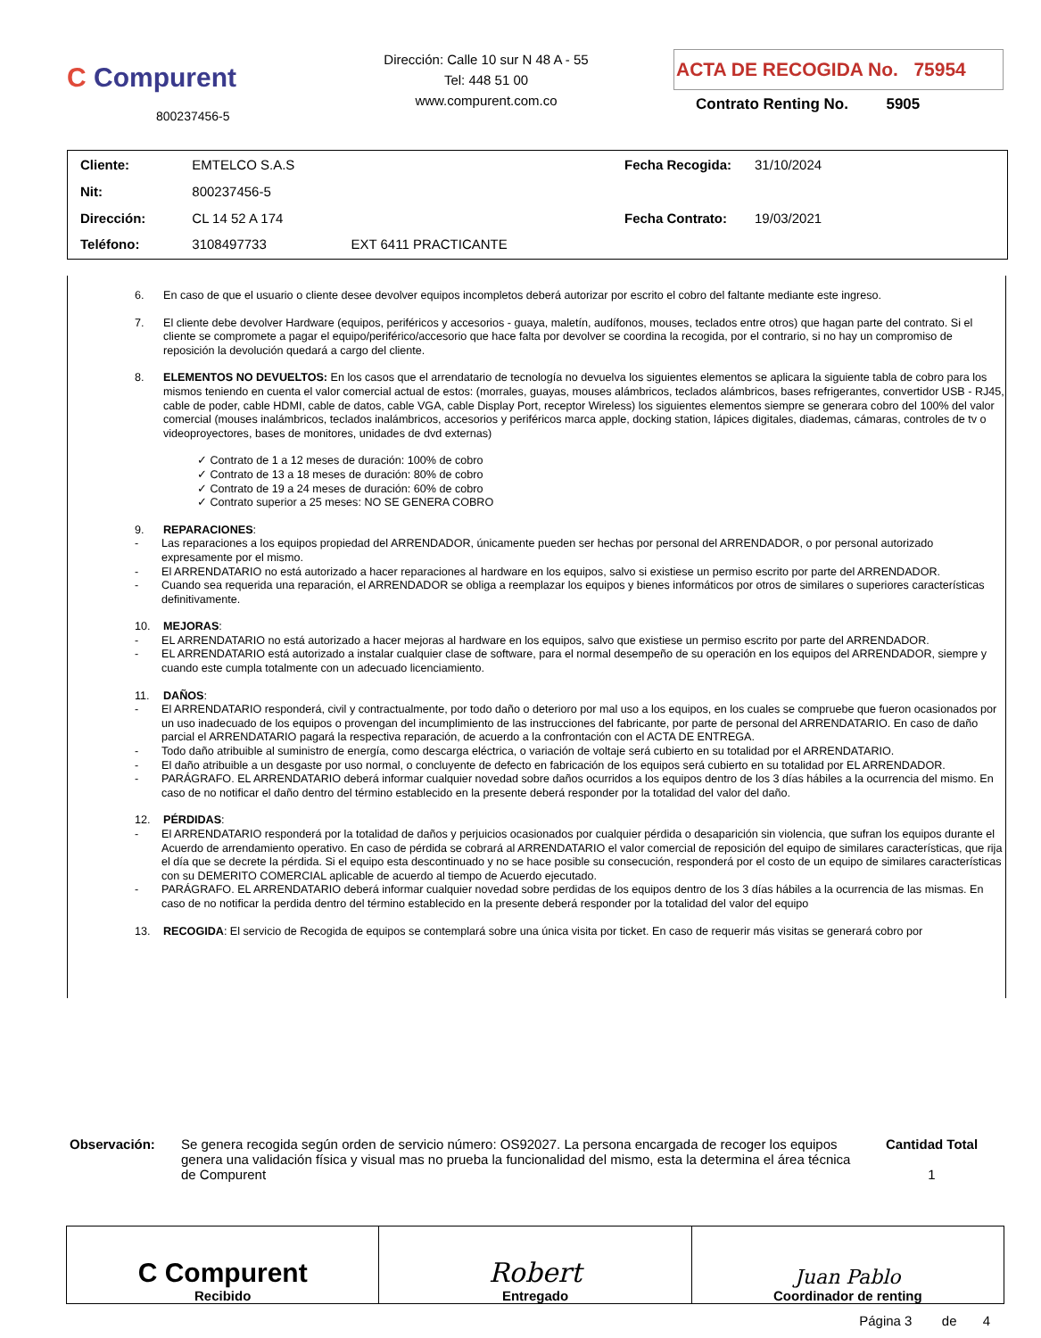C Compurent
800237456-5
Dirección: Calle 10 sur N 48 A - 55
Tel: 448 51 00
www.compurent.com.co
ACTA DE RECOGIDA No. 75954
Contrato Renting No. 5905
| Cliente: | EMTELCO S.A.S | |
| Nit: | 800237456-5 | |
| Dirección: | CL 14 52 A 174 | |
| Teléfono: | 3108497733 | EXT 6411 PRACTICANTE |
| Fecha Recogida: | 31/10/2024 |
| Fecha Contrato: | 19/03/2021 |
6. En caso de que el usuario o cliente desee devolver equipos incompletos deberá autorizar por escrito el cobro del faltante mediante este ingreso.
7. El cliente debe devolver Hardware (equipos, periféricos y accesorios - guaya, maletín, audífonos, mouses, teclados entre otros) que hagan parte del contrato. Si el cliente se compromete a pagar el equipo/periférico/accesorio que hace falta por devolver se coordina la recogida, por el contrario, si no hay un compromiso de reposición la devolución quedará a cargo del cliente.
8. ELEMENTOS NO DEVUELTOS: En los casos que el arrendatario de tecnología no devuelva los siguientes elementos se aplicara la siguiente tabla de cobro para los mismos teniendo en cuenta el valor comercial actual de estos: (morrales, guayas, mouses alámbricos, teclados alámbricos, bases refrigerantes, convertidor USB - RJ45, cable de poder, cable HDMI, cable de datos, cable VGA, cable Display Port, receptor Wireless) los siguientes elementos siempre se generara cobro del 100% del valor comercial (mouses inalámbricos, teclados inalámbricos, accesorios y periféricos marca apple, docking station, lápices digitales, diademas, cámaras, controles de tv o videoproyectores, bases de monitores, unidades de dvd externas)
✓ Contrato de 1 a 12 meses de duración: 100% de cobro
✓ Contrato de 13 a 18 meses de duración: 80% de cobro
✓ Contrato de 19 a 24 meses de duración: 60% de cobro
✓ Contrato superior a 25 meses: NO SE GENERA COBRO
9. REPARACIONES:
- Las reparaciones a los equipos propiedad del ARRENDADOR, únicamente pueden ser hechas por personal del ARRENDADOR, o por personal autorizado expresamente por el mismo.
- El ARRENDATARIO no está autorizado a hacer reparaciones al hardware en los equipos, salvo si existiese un permiso escrito por parte del ARRENDADOR.
- Cuando sea requerida una reparación, el ARRENDADOR se obliga a reemplazar los equipos y bienes informáticos por otros de similares o superiores características definitivamente.
10. MEJORAS:
- EL ARRENDATARIO no está autorizado a hacer mejoras al hardware en los equipos, salvo que existiese un permiso escrito por parte del ARRENDADOR.
- EL ARRENDATARIO está autorizado a instalar cualquier clase de software, para el normal desempeño de su operación en los equipos del ARRENDADOR, siempre y cuando este cumpla totalmente con un adecuado licenciamiento.
11. DAÑOS:
- El ARRENDATARIO responderá, civil y contractualmente, por todo daño o deterioro por mal uso a los equipos, en los cuales se compruebe que fueron ocasionados por un uso inadecuado de los equipos o provengan del incumplimiento de las instrucciones del fabricante, por parte de personal del ARRENDATARIO. En caso de daño parcial el ARRENDATARIO pagará la respectiva reparación, de acuerdo a la confrontación con el ACTA DE ENTREGA.
- Todo daño atribuible al suministro de energía, como descarga eléctrica, o variación de voltaje será cubierto en su totalidad por el ARRENDATARIO.
- El daño atribuible a un desgaste por uso normal, o concluyente de defecto en fabricación de los equipos será cubierto en su totalidad por EL ARRENDADOR.
- PARÁGRAFO. EL ARRENDATARIO deberá informar cualquier novedad sobre daños ocurridos a los equipos dentro de los 3 días hábiles a la ocurrencia del mismo. En caso de no notificar el daño dentro del término establecido en la presente deberá responder por la totalidad del valor del daño.
12. PÉRDIDAS:
- El ARRENDATARIO responderá por la totalidad de daños y perjuicios ocasionados por cualquier pérdida o desaparición sin violencia, que sufran los equipos durante el Acuerdo de arrendamiento operativo. En caso de pérdida se cobrará al ARRENDATARIO el valor comercial de reposición del equipo de similares características, que rija el día que se decrete la pérdida. Si el equipo esta descontinuado y no se hace posible su consecución, responderá por el costo de un equipo de similares características con su DEMERITO COMERCIAL aplicable de acuerdo al tiempo de Acuerdo ejecutado.
- PARÁGRAFO. EL ARRENDATARIO deberá informar cualquier novedad sobre perdidas de los equipos dentro de los 3 días hábiles a la ocurrencia de las mismas. En caso de no notificar la perdida dentro del término establecido en la presente deberá responder por la totalidad del valor del equipo
13. RECOGIDA: El servicio de Recogida de equipos se contemplará sobre una única visita por ticket. En caso de requerir más visitas se generará cobro por
Observación: Se genera recogida según orden de servicio número: OS92027. La persona encargada de recoger los equipos genera una validación física y visual mas no prueba la funcionalidad del mismo, esta la determina el área técnica de Compurent
Cantidad Total
1
C Compurent
Recibido
Robert
Entregado
Juan Pablo
Coordinador de renting
Página 3 de 4